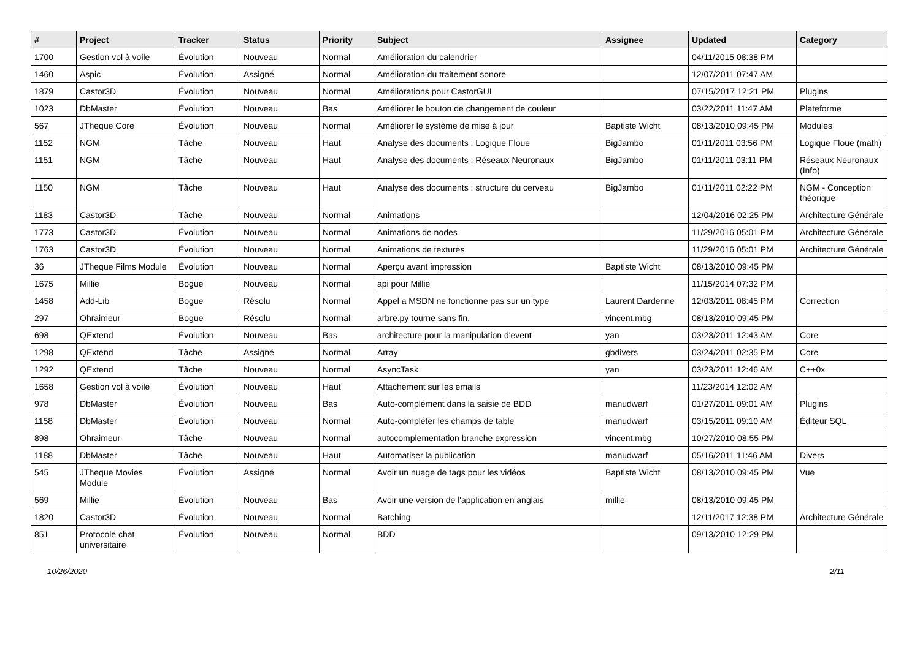| # | Project | Tracker | Status | Priority | Subject | Assignee | Updated | Category |
| --- | --- | --- | --- | --- | --- | --- | --- | --- |
| 1700 | Gestion vol à voile | Évolution | Nouveau | Normal | Amélioration du calendrier | | 04/11/2015 08:38 PM | |
| 1460 | Aspic | Évolution | Assigné | Normal | Amélioration du traitement sonore | | 12/07/2011 07:47 AM | |
| 1879 | Castor3D | Évolution | Nouveau | Normal | Améliorations pour CastorGUI | | 07/15/2017 12:21 PM | Plugins |
| 1023 | DbMaster | Évolution | Nouveau | Bas | Améliorer le bouton de changement de couleur | | 03/22/2011 11:47 AM | Plateforme |
| 567 | JTheque Core | Évolution | Nouveau | Normal | Améliorer le système de mise à jour | Baptiste Wicht | 08/13/2010 09:45 PM | Modules |
| 1152 | NGM | Tâche | Nouveau | Haut | Analyse des documents : Logique Floue | BigJambo | 01/11/2011 03:56 PM | Logique Floue (math) |
| 1151 | NGM | Tâche | Nouveau | Haut | Analyse des documents : Réseaux Neuronaux | BigJambo | 01/11/2011 03:11 PM | Réseaux Neuronaux (Info) |
| 1150 | NGM | Tâche | Nouveau | Haut | Analyse des documents : structure du cerveau | BigJambo | 01/11/2011 02:22 PM | NGM - Conception théorique |
| 1183 | Castor3D | Tâche | Nouveau | Normal | Animations | | 12/04/2016 02:25 PM | Architecture Générale |
| 1773 | Castor3D | Évolution | Nouveau | Normal | Animations de nodes | | 11/29/2016 05:01 PM | Architecture Générale |
| 1763 | Castor3D | Évolution | Nouveau | Normal | Animations de textures | | 11/29/2016 05:01 PM | Architecture Générale |
| 36 | JTheque Films Module | Évolution | Nouveau | Normal | Aperçu avant impression | Baptiste Wicht | 08/13/2010 09:45 PM | |
| 1675 | Millie | Bogue | Nouveau | Normal | api pour Millie | | 11/15/2014 07:32 PM | |
| 1458 | Add-Lib | Bogue | Résolu | Normal | Appel a MSDN ne fonctionne pas sur un type | Laurent Dardenne | 12/03/2011 08:45 PM | Correction |
| 297 | Ohraimeur | Bogue | Résolu | Normal | arbre.py tourne sans fin. | vincent.mbg | 08/13/2010 09:45 PM | |
| 698 | QExtend | Évolution | Nouveau | Bas | architecture pour la manipulation d'event | yan | 03/23/2011 12:43 AM | Core |
| 1298 | QExtend | Tâche | Assigné | Normal | Array | gbdivers | 03/24/2011 02:35 PM | Core |
| 1292 | QExtend | Tâche | Nouveau | Normal | AsyncTask | yan | 03/23/2011 12:46 AM | C++0x |
| 1658 | Gestion vol à voile | Évolution | Nouveau | Haut | Attachement sur les emails | | 11/23/2014 12:02 AM | |
| 978 | DbMaster | Évolution | Nouveau | Bas | Auto-complément dans la saisie de BDD | manudwarf | 01/27/2011 09:01 AM | Plugins |
| 1158 | DbMaster | Évolution | Nouveau | Normal | Auto-compléter les champs de table | manudwarf | 03/15/2011 09:10 AM | Éditeur SQL |
| 898 | Ohraimeur | Tâche | Nouveau | Normal | autocomplementation branche expression | vincent.mbg | 10/27/2010 08:55 PM | |
| 1188 | DbMaster | Tâche | Nouveau | Haut | Automatiser la publication | manudwarf | 05/16/2011 11:46 AM | Divers |
| 545 | JTheque Movies Module | Évolution | Assigné | Normal | Avoir un nuage de tags pour les vidéos | Baptiste Wicht | 08/13/2010 09:45 PM | Vue |
| 569 | Millie | Évolution | Nouveau | Bas | Avoir une version de l'application en anglais | millie | 08/13/2010 09:45 PM | |
| 1820 | Castor3D | Évolution | Nouveau | Normal | Batching | | 12/11/2017 12:38 PM | Architecture Générale |
| 851 | Protocole chat universitaire | Évolution | Nouveau | Normal | BDD | | 09/13/2010 12:29 PM | |
10/26/2020 2/11